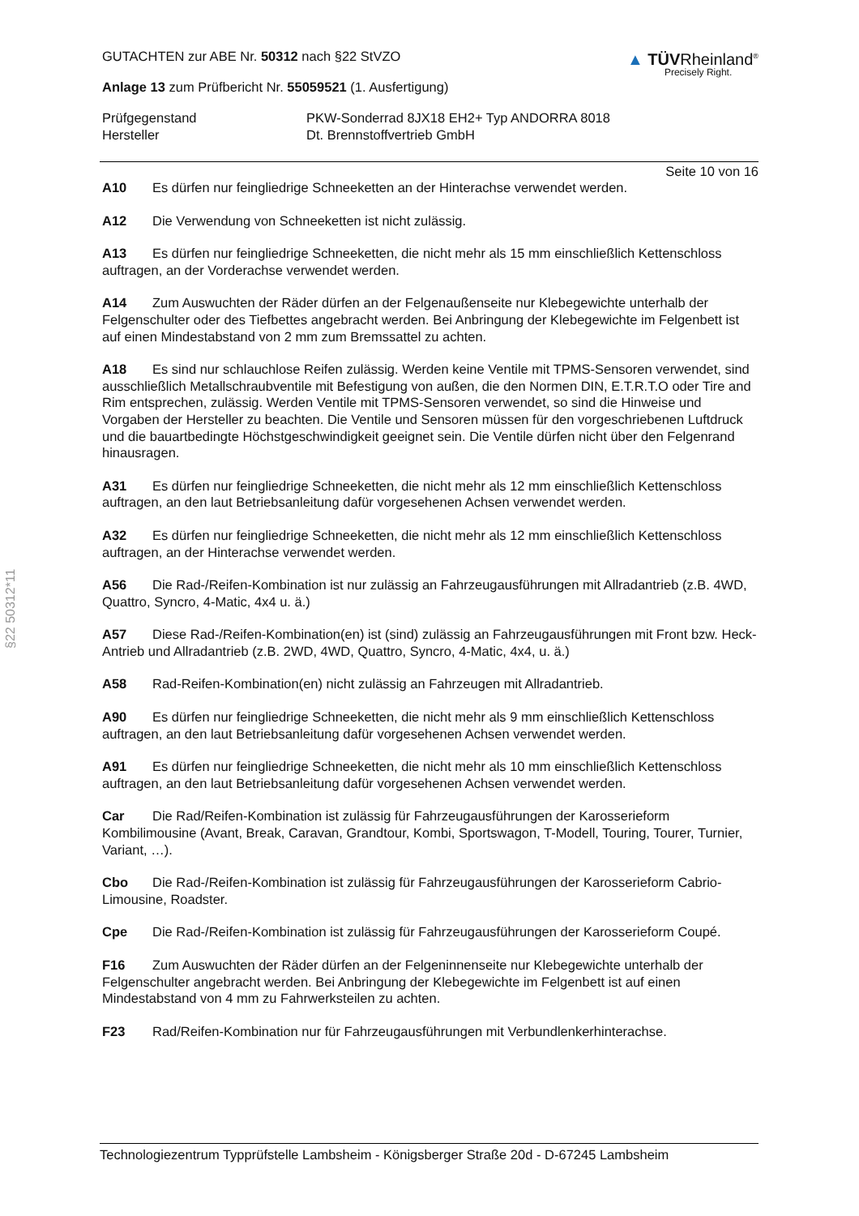§22 50312*11
GUTACHTEN zur ABE Nr. 50312 nach §22 StVZO
Anlage 13 zum Prüfbericht Nr. 55059521 (1. Ausfertigung)
▲ TÜVRheinland<sup>®</sup>
Precisely Right.
Prüfgegenstand
PKW-Sonderrad 8JX18 EH2+ Typ ANDORRA 8018
Hersteller
Dt. Brennstoffvertrieb GmbH
Seite 10 von 16
A10 Es dürfen nur feingliedrige Schneeketten an der Hinterachse verwendet werden.
A12 Die Verwendung von Schneeketten ist nicht zulässig.
A13 Es dürfen nur feingliedrige Schneeketten, die nicht mehr als 15 mm einschließlich Kettenschloss auftragen, an der Vorderachse verwendet werden.
A14 Zum Auswuchten der Räder dürfen an der Felgenaußenseite nur Klebegewichte unterhalb der Felgenschulter oder des Tiefbettes angebracht werden. Bei Anbringung der Klebegewichte im Felgenbett ist auf einen Mindestabstand von 2 mm zum Bremssattel zu achten.
A18 Es sind nur schlauchlose Reifen zulässig. Werden keine Ventile mit TPMS-Sensoren verwendet, sind ausschließlich Metallschraubventile mit Befestigung von außen, die den Normen DIN, E.T.R.T.O oder Tire and Rim entsprechen, zulässig. Werden Ventile mit TPMS-Sensoren verwendet, so sind die Hinweise und Vorgaben der Hersteller zu beachten. Die Ventile und Sensoren müssen für den vorgeschriebenen Luftdruck und die bauartbedingte Höchstgeschwindigkeit geeignet sein. Die Ventile dürfen nicht über den Felgenrand hinausragen.
A31 Es dürfen nur feingliedrige Schneeketten, die nicht mehr als 12 mm einschließlich Kettenschloss auftragen, an den laut Betriebsanleitung dafür vorgesehenen Achsen verwendet werden.
A32 Es dürfen nur feingliedrige Schneeketten, die nicht mehr als 12 mm einschließlich Kettenschloss auftragen, an der Hinterachse verwendet werden.
A56 Die Rad-/Reifen-Kombination ist nur zulässig an Fahrzeugausführungen mit Allradantrieb (z.B. 4WD, Quattro, Syncro, 4-Matic, 4x4 u. ä.)
A57 Diese Rad-/Reifen-Kombination(en) ist (sind) zulässig an Fahrzeugausführungen mit Front bzw. Heck-Antrieb und Allradantrieb (z.B. 2WD, 4WD, Quattro, Syncro, 4-Matic, 4x4, u. ä.)
A58 Rad-Reifen-Kombination(en) nicht zulässig an Fahrzeugen mit Allradantrieb.
A90 Es dürfen nur feingliedrige Schneeketten, die nicht mehr als 9 mm einschließlich Kettenschloss auftragen, an den laut Betriebsanleitung dafür vorgesehenen Achsen verwendet werden.
A91 Es dürfen nur feingliedrige Schneeketten, die nicht mehr als 10 mm einschließlich Kettenschloss auftragen, an den laut Betriebsanleitung dafür vorgesehenen Achsen verwendet werden.
Car Die Rad/Reifen-Kombination ist zulässig für Fahrzeugausführungen der Karosserieform Kombilimousine (Avant, Break, Caravan, Grandtour, Kombi, Sportswagon, T-Modell, Touring, Tourer, Turnier, Variant, …).
Cbo Die Rad-/Reifen-Kombination ist zulässig für Fahrzeugausführungen der Karosserieform Cabrio-Limousine, Roadster.
Cpe Die Rad-/Reifen-Kombination ist zulässig für Fahrzeugausführungen der Karosserieform Coupé.
F16 Zum Auswuchten der Räder dürfen an der Felgeninnenseite nur Klebegewichte unterhalb der Felgenschulter angebracht werden. Bei Anbringung der Klebegewichte im Felgenbett ist auf einen Mindestabstand von 4 mm zu Fahrwerksteilen zu achten.
F23 Rad/Reifen-Kombination nur für Fahrzeugausführungen mit Verbundlenkerhinterachse.
Technologiezentrum Typprüfstelle Lambsheim - Königsberger Straße 20d - D-67245 Lambsheim